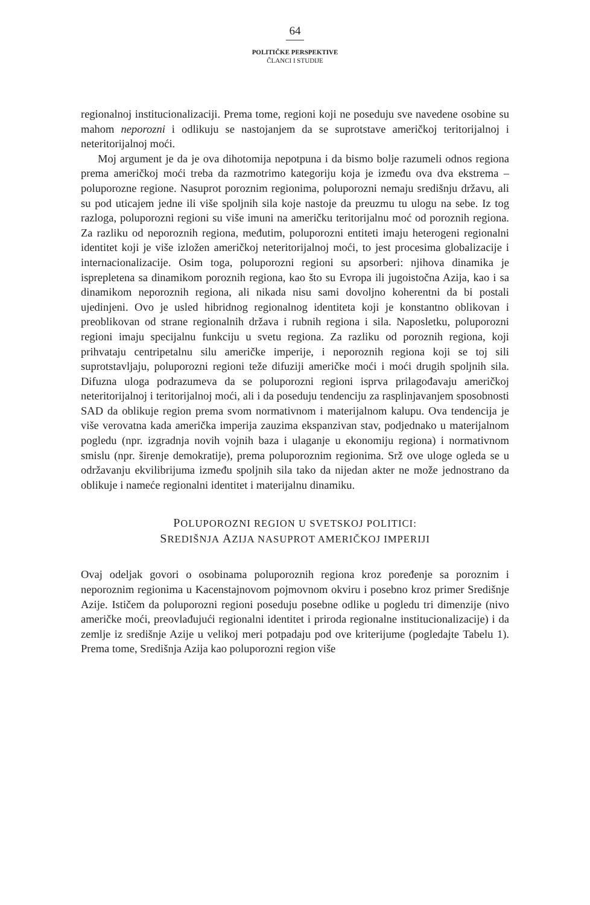64
POLITIČKE PERSPEKTIVE
ČLANCI I STUDIJE
regionalnoj institucionalizaciji. Prema tome, regioni koji ne poseduju sve navedene osobine su mahom neporozni i odlikuju se nastojanjem da se suprotstave američkoj teritorijalnoj i neteritorijalnoj moći.
Moj argument je da je ova dihotomija nepotpuna i da bismo bolje razumeli odnos regiona prema američkoj moći treba da razmotrimo kategoriju koja je između ova dva ekstrema – poluporozne regione. Nasuprot poroznim regionima, poluporozni nemaju središnju državu, ali su pod uticajem jedne ili više spoljnih sila koje nastoje da preuzmu tu ulogu na sebe. Iz tog razloga, poluporozni regioni su više imuni na američku teritorijalnu moć od poroznih regiona. Za razliku od neporoznih regiona, međutim, poluporozni entiteti imaju heterogeni regionalni identitet koji je više izložen američkoj neteritorijalnoj moći, to jest procesima globalizacije i internacionalizacije. Osim toga, poluporozni regioni su apsorberi: njihova dinamika je isprepletena sa dinamikom poroznih regiona, kao što su Evropa ili jugoistočna Azija, kao i sa dinamikom neporoznih regiona, ali nikada nisu sami dovoljno koherentni da bi postali ujedinjeni. Ovo je usled hibridnog regionalnog identiteta koji je konstantno oblikovan i preoblikovan od strane regionalnih država i rubnih regiona i sila. Naposletku, poluporozni regioni imaju specijalnu funkciju u svetu regiona. Za razliku od poroznih regiona, koji prihvataju centripetalnu silu američke imperije, i neporoznih regiona koji se toj sili suprotstavljaju, poluporozni regioni teže difuziji američke moći i moći drugih spoljnih sila. Difuzna uloga podrazumeva da se poluporozni regioni isprva prilagođavaju američkoj neteritorijalnoj i teritorijalnoj moći, ali i da poseduju tendenciju za rasplinjavanjem sposobnosti SAD da oblikuje region prema svom normativnom i materijalnom kalupu. Ova tendencija je više verovatna kada američka imperija zauzima ekspanzivan stav, podjednako u materijalnom pogledu (npr. izgradnja novih vojnih baza i ulaganje u ekonomiju regiona) i normativnom smislu (npr. širenje demokratije), prema poluporoznim regionima. Srž ove uloge ogleda se u održavanju ekvilibrijuma između spoljnih sila tako da nijedan akter ne može jednostrano da oblikuje i nameće regionalni identitet i materijalnu dinamiku.
POLUPOROZNI REGION U SVETSKOJ POLITICI:
SREDIŠNJA AZIJA NASUPROT AMERIČKOJ IMPERIJI
Ovaj odeljak govori o osobinama poluporoznih regiona kroz poređenje sa poroznim i neporoznim regionima u Kacenstajnovom pojmovnom okviru i posebno kroz primer Središnje Azije. Ističem da poluporozni regioni poseduju posebne odlike u pogledu tri dimenzije (nivo američke moći, preovlađujući regionalni identitet i priroda regionalne institucionalizacije) i da zemlje iz središnje Azije u velikoj meri potpadaju pod ove kriterijume (pogledajte Tabelu 1). Prema tome, Središnja Azija kao poluporozni region više